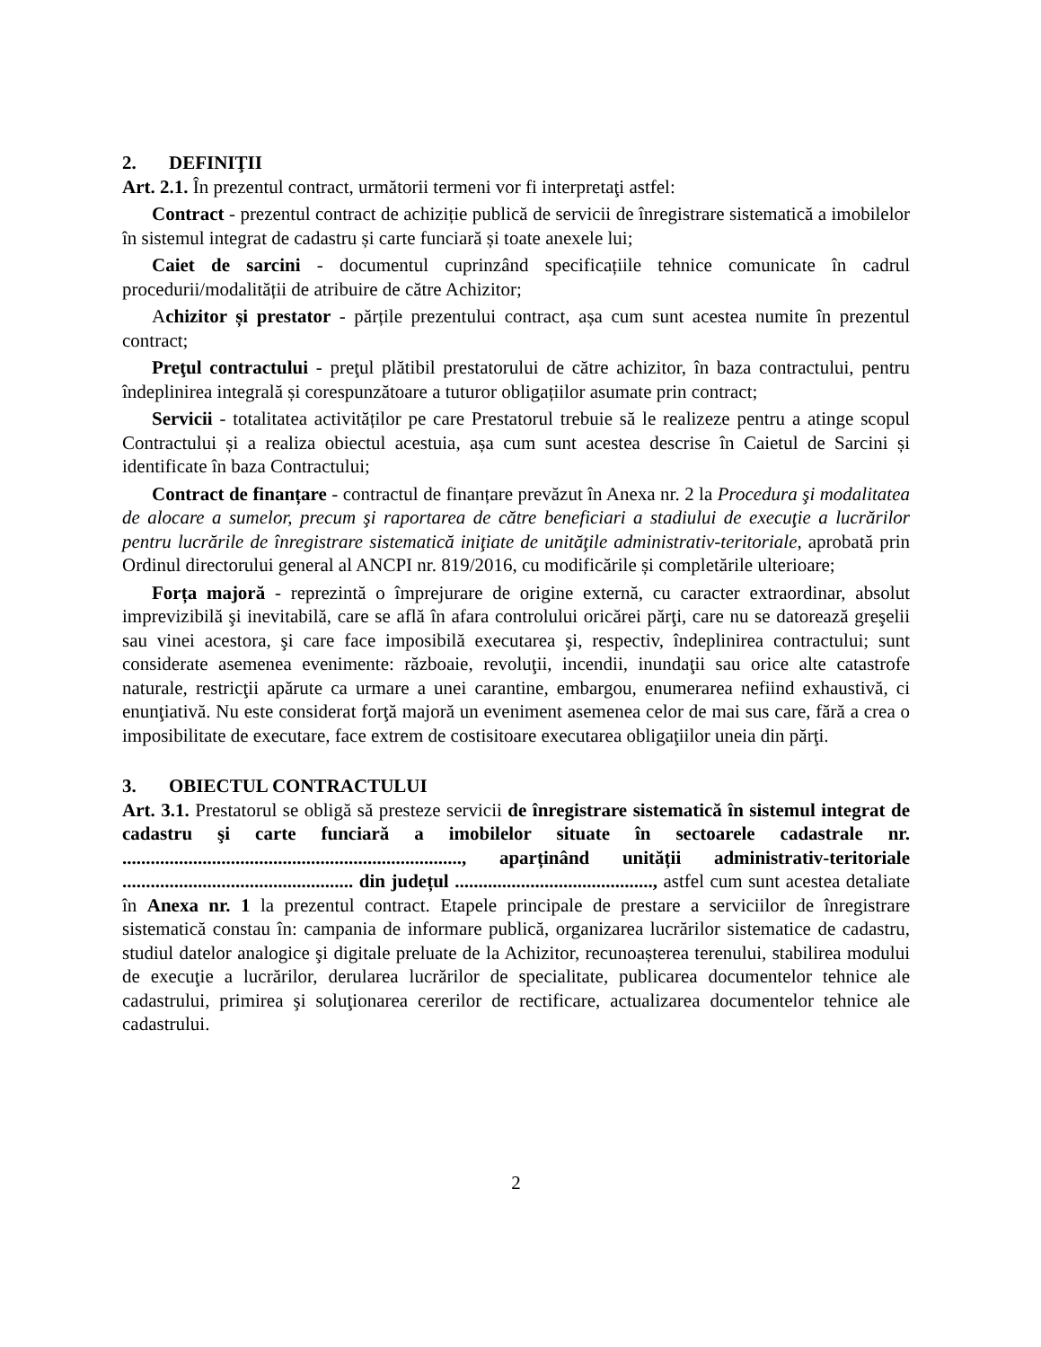2. DEFINIŢII
Art. 2.1. În prezentul contract, următorii termeni vor fi interpretaţi astfel:
Contract - prezentul contract de achiziție publică de servicii de înregistrare sistematică a imobilelor în sistemul integrat de cadastru și carte funciară și toate anexele lui;
Caiet de sarcini - documentul cuprinzând specificațiile tehnice comunicate în cadrul procedurii/modalității de atribuire de către Achizitor;
Achizitor și prestator - părțile prezentului contract, așa cum sunt acestea numite în prezentul contract;
Preţul contractului - preţul plătibil prestatorului de către achizitor, în baza contractului, pentru îndeplinirea integrală și corespunzătoare a tuturor obligațiilor asumate prin contract;
Servicii - totalitatea activităților pe care Prestatorul trebuie să le realizeze pentru a atinge scopul Contractului și a realiza obiectul acestuia, așa cum sunt acestea descrise în Caietul de Sarcini și identificate în baza Contractului;
Contract de finanțare - contractul de finanțare prevăzut în Anexa nr. 2 la Procedura şi modalitatea de alocare a sumelor, precum şi raportarea de către beneficiari a stadiului de execuţie a lucrărilor pentru lucrările de înregistrare sistematică iniţiate de unităţile administrativ-teritoriale, aprobată prin Ordinul directorului general al ANCPI nr. 819/2016, cu modificările și completările ulterioare;
Forța majoră - reprezintă o împrejurare de origine externă, cu caracter extraordinar, absolut imprevizibilă şi inevitabilă, care se află în afara controlului oricărei părţi, care nu se datorează greşelii sau vinei acestora, şi care face imposibilă executarea şi, respectiv, îndeplinirea contractului; sunt considerate asemenea evenimente: războaie, revoluţii, incendii, inundaţii sau orice alte catastrofe naturale, restricţii apărute ca urmare a unei carantine, embargou, enumerarea nefiind exhaustivă, ci enunţiativă. Nu este considerat forţă majoră un eveniment asemenea celor de mai sus care, fără a crea o imposibilitate de executare, face extrem de costisitoare executarea obligaţiilor uneia din părţi.
3. OBIECTUL CONTRACTULUI
Art. 3.1. Prestatorul se obligă să presteze servicii de înregistrare sistematică în sistemul integrat de cadastru şi carte funciară a imobilelor situate în sectoarele cadastrale nr. ........................................................................, aparținând unității administrativ-teritoriale ................................................. din județul .........................................., astfel cum sunt acestea detaliate în Anexa nr. 1 la prezentul contract. Etapele principale de prestare a serviciilor de înregistrare sistematică constau în: campania de informare publică, organizarea lucrărilor sistematice de cadastru, studiul datelor analogice şi digitale preluate de la Achizitor, recunoașterea terenului, stabilirea modului de execuţie a lucrărilor, derularea lucrărilor de specialitate, publicarea documentelor tehnice ale cadastrului, primirea şi soluţionarea cererilor de rectificare, actualizarea documentelor tehnice ale cadastrului.
2